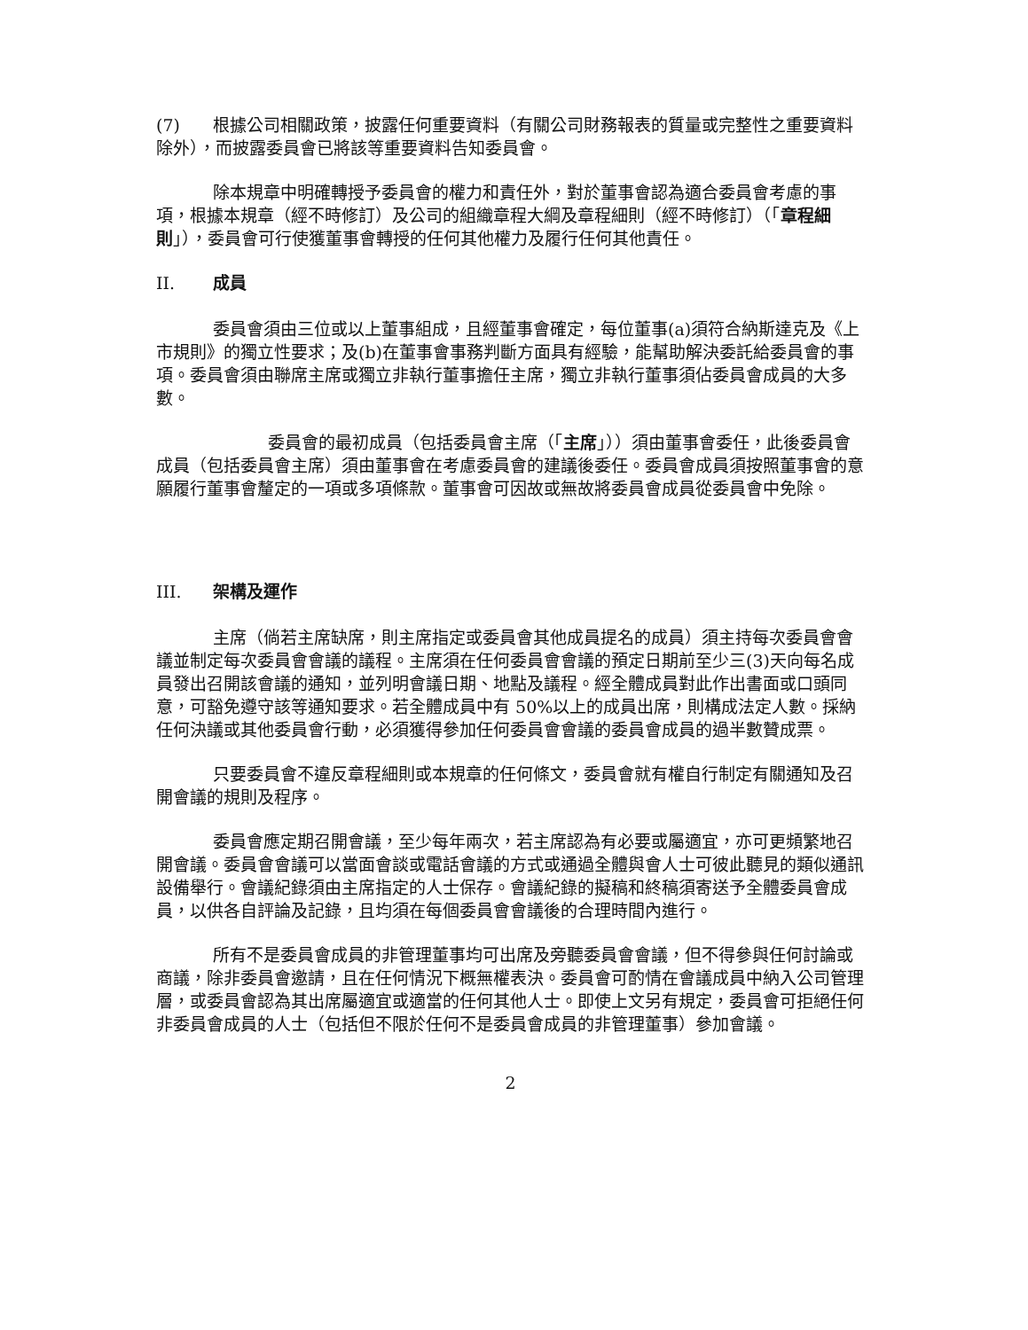(7) 根據公司相關政策，披露任何重要資料（有關公司財務報表的質量或完整性之重要資料除外），而披露委員會已將該等重要資料告知委員會。
除本規章中明確轉授予委員會的權力和責任外，對於董事會認為適合委員會考慮的事項，根據本規章（經不時修訂）及公司的組織章程大綱及章程細則（經不時修訂）（「章程細則」），委員會可行使獲董事會轉授的任何其他權力及履行任何其他責任。
II. 成員
委員會須由三位或以上董事組成，且經董事會確定，每位董事(a)須符合納斯達克及《上市規則》的獨立性要求；及(b)在董事會事務判斷方面具有經驗，能幫助解決委託給委員會的事項。委員會須由聯席主席或獨立非執行董事擔任主席，獨立非執行董事須佔委員會成員的大多數。
委員會的最初成員（包括委員會主席（「主席」））須由董事會委任，此後委員會成員（包括委員會主席）須由董事會在考慮委員會的建議後委任。委員會成員須按照董事會的意願履行董事會釐定的一項或多項條款。董事會可因故或無故將委員會成員從委員會中免除。
III. 架構及運作
主席（倘若主席缺席，則主席指定或委員會其他成員提名的成員）須主持每次委員會會議並制定每次委員會會議的議程。主席須在任何委員會會議的預定日期前至少三(3)天向每名成員發出召開該會議的通知，並列明會議日期、地點及議程。經全體成員對此作出書面或口頭同意，可豁免遵守該等通知要求。若全體成員中有 50%以上的成員出席，則構成法定人數。採納任何決議或其他委員會行動，必須獲得參加任何委員會會議的委員會成員的過半數贊成票。
只要委員會不違反章程細則或本規章的任何條文，委員會就有權自行制定有關通知及召開會議的規則及程序。
委員會應定期召開會議，至少每年兩次，若主席認為有必要或屬適宜，亦可更頻繁地召開會議。委員會會議可以當面會談或電話會議的方式或通過全體與會人士可彼此聽見的類似通訊設備舉行。會議紀錄須由主席指定的人士保存。會議紀錄的擬稿和終稿須寄送予全體委員會成員，以供各自評論及記錄，且均須在每個委員會會議後的合理時間內進行。
所有不是委員會成員的非管理董事均可出席及旁聽委員會會議，但不得參與任何討論或商議，除非委員會邀請，且在任何情況下概無權表決。委員會可酌情在會議成員中納入公司管理層，或委員會認為其出席屬適宜或適當的任何其他人士。即使上文另有規定，委員會可拒絕任何非委員會成員的人士（包括但不限於任何不是委員會成員的非管理董事）參加會議。
2